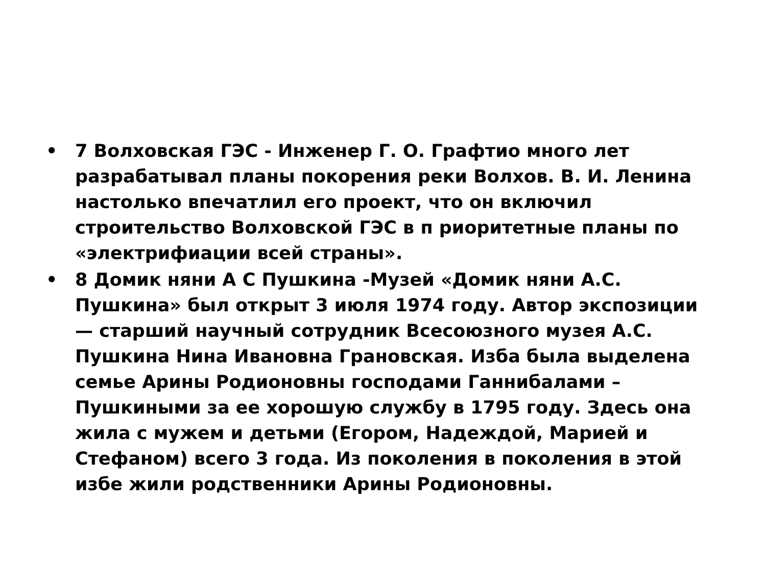• 7 Волховская ГЭС - Инженер Г. О. Графтио много лет разрабатывал планы покорения реки Волхов. В. И. Ленина настолько впечатлил его проект, что он включил строительство Волховской ГЭС в п риоритетные планы по «электрифиации всей страны».
• 8 Домик няни А С Пушкина -Музей «Домик няни А.С. Пушкина» был открыт 3 июля 1974 году. Автор экспозиции — старший научный сотрудник Всесоюзного музея А.С. Пушкина Нина Ивановна Грановская. Изба была выделена семье Арины Родионовны господами Ганнибалами – Пушкиными за ее хорошую службу в 1795 году. Здесь она жила с мужем и детьми (Егором, Надеждой, Марией и Стефаном) всего 3 года. Из поколения в поколения в этой избе жили родственники Арины Родионовны.